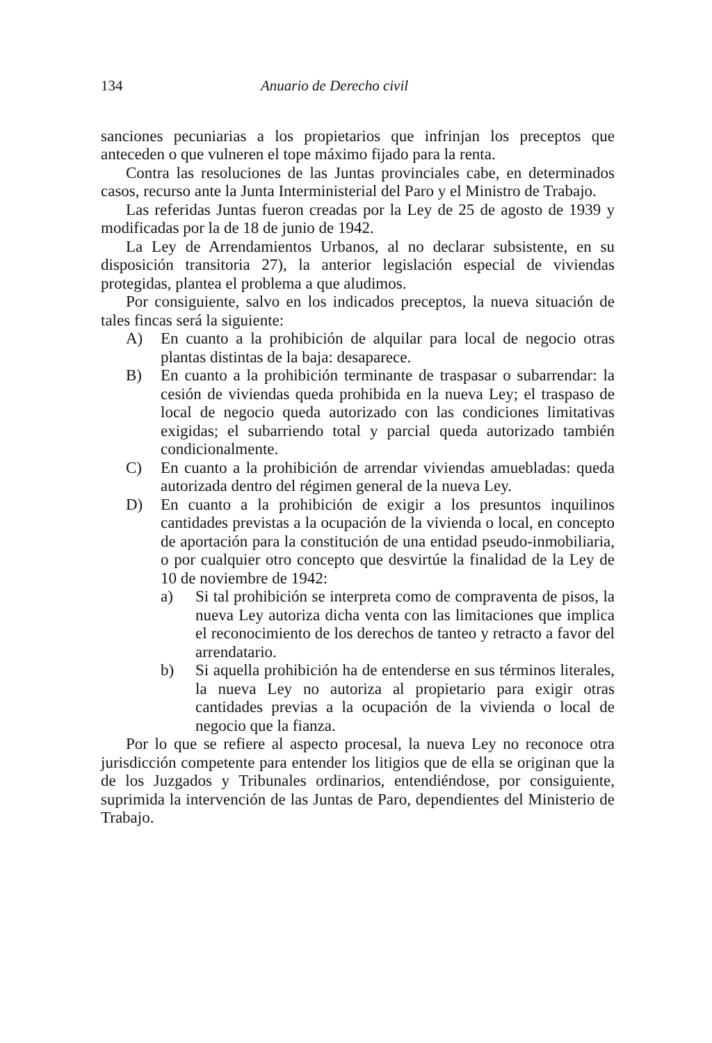134 Anuario de Derecho civil
sanciones pecuniarias a los propietarios que infrinjan los preceptos que anteceden o que vulneren el tope máximo fijado para la renta.
Contra las resoluciones de las Juntas provinciales cabe, en determinados casos, recurso ante la Junta Interministerial del Paro y el Ministro de Trabajo.
Las referidas Juntas fueron creadas por la Ley de 25 de agosto de 1939 y modificadas por la de 18 de junio de 1942.
La Ley de Arrendamientos Urbanos, al no declarar subsistente, en su disposición transitoria 27), la anterior legislación especial de viviendas protegidas, plantea el problema a que aludimos.
Por consiguiente, salvo en los indicados preceptos, la nueva situación de tales fincas será la siguiente:
A) En cuanto a la prohibición de alquilar para local de negocio otras plantas distintas de la baja: desaparece.
B) En cuanto a la prohibición terminante de traspasar o subarrendar: la cesión de viviendas queda prohibida en la nueva Ley; el traspaso de local de negocio queda autorizado con las condiciones limitativas exigidas; el subarriendo total y parcial queda autorizado también condicionalmente.
C) En cuanto a la prohibición de arrendar viviendas amuebladas: queda autorizada dentro del régimen general de la nueva Ley.
D) En cuanto a la prohibición de exigir a los presuntos inquilinos cantidades previstas a la ocupación de la vivienda o local, en concepto de aportación para la constitución de una entidad pseudo-inmobiliaria, o por cualquier otro concepto que desvirtúe la finalidad de la Ley de 10 de noviembre de 1942:
a) Si tal prohibición se interpreta como de compraventa de pisos, la nueva Ley autoriza dicha venta con las limitaciones que implica el reconocimiento de los derechos de tanteo y retracto a favor del arrendatario.
b) Si aquella prohibición ha de entenderse en sus términos literales, la nueva Ley no autoriza al propietario para exigir otras cantidades previas a la ocupación de la vivienda o local de negocio que la fianza.
Por lo que se refiere al aspecto procesal, la nueva Ley no reconoce otra jurisdicción competente para entender los litigios que de ella se originan que la de los Juzgados y Tribunales ordinarios, entendiéndose, por consiguiente, suprimida la intervención de las Juntas de Paro, dependientes del Ministerio de Trabajo.